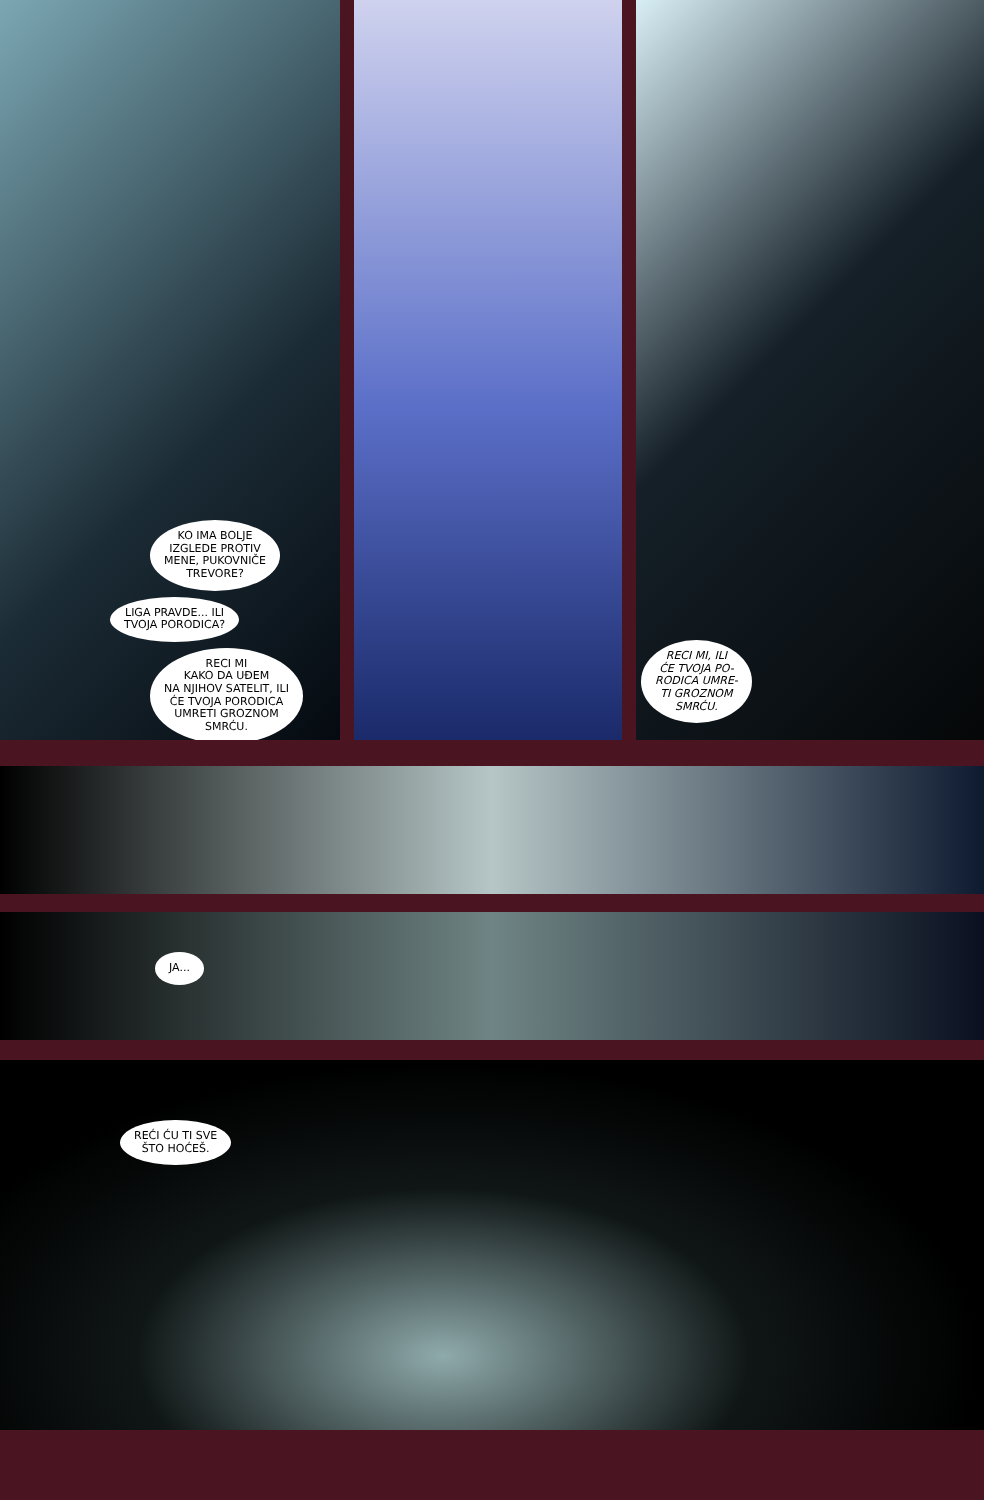KO IMA BOLJE
IZGLEDE PROTIV
MENE, PUKOVNIČE
TREVORE?
LIGA PRAVDE... ILI
TVOJA PORODICA?
RECI MI
KAKO DA UĐEM
NA NJIHOV SATELIT, ILI
ĆE TVOJA PORODICA
UMRETI GROZNOM
SMRĆU.
RECI MI, ILI
ĆE TVOJA PO-
RODICA UMRE-
TI GROZNOM
SMRĆU.
JA...
REĆI ĆU TI SVE
ŠTO HOĆEŠ.